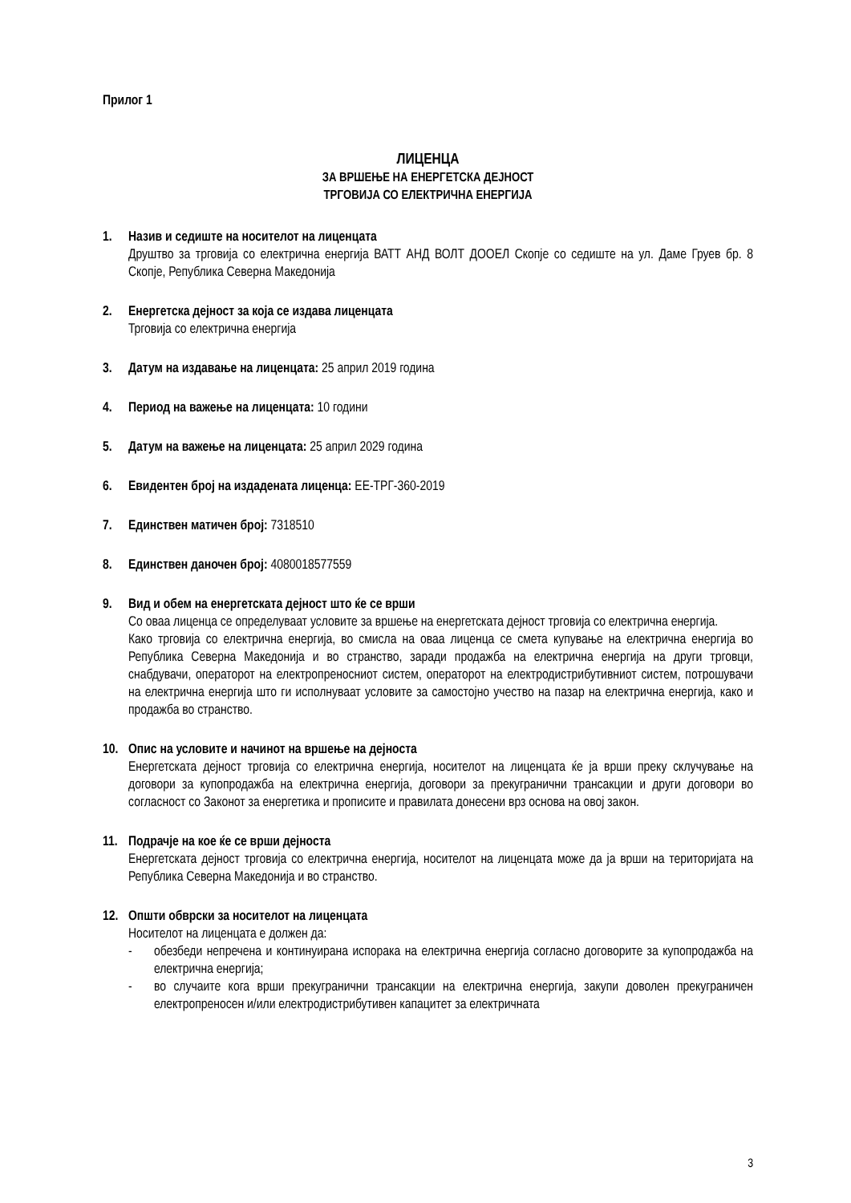Прилог 1
ЛИЦЕНЦА
ЗА ВРШЕЊЕ НА ЕНЕРГЕТСКА ДЕЈНОСТ
ТРГОВИЈА СО ЕЛЕКТРИЧНА ЕНЕРГИЈА
1. Назив и седиште на носителот на лиценцата
Друштво за трговија со електрична енергија ВАТТ АНД ВОЛТ ДООЕЛ Скопје со седиште на ул. Даме Груев бр. 8 Скопје, Република Северна Македонија
2. Енергетска дејност за која се издава лиценцата
Трговија со електрична енергија
3. Датум на издавање на лиценцата: 25 април 2019 година
4. Период на важење на лиценцата: 10 години
5. Датум на важење на лиценцата: 25 април 2029 година
6. Евидентен број на издадената лиценца: ЕЕ-ТРГ-360-2019
7. Единствен матичен број: 7318510
8. Единствен даночен број: 4080018577559
9. Вид и обем на енергетската дејност што ќе се врши
Со оваа лиценца се определуваат условите за вршење на енергетската дејност трговија со електрична енергија.
Како трговија со електрична енергија, во смисла на оваа лиценца се смета купување на електрична енергија во Република Северна Македонија и во странство, заради продажба на електрична енергија на други трговци, снабдувачи, операторот на електропреносниот систем, операторот на електродистрибутивниот систем, потрошувачи на електрична енергија што ги исполнуваат условите за самостојно учество на пазар на електрична енергија, како и продажба во странство.
10. Опис на условите и начинот на вршење на дејноста
Енергетската дејност трговија со електрична енергија, носителот на лиценцата ќе ја врши преку склучување на договори за купопродажба на електрична енергија, договори за прекугранични трансакции и други договори во согласност со Законот за енергетика и прописите и правилата донесени врз основа на овој закон.
11. Подрачје на кое ќе се врши дејноста
Енергетската дејност трговија со електрична енергија, носителот на лиценцата може да ја врши на територијата на Република Северна Македонија и во странство.
12. Општи обврски за носителот на лиценцата
Носителот на лиценцата е должен да:
- обезбеди непречена и континуирана испорака на електрична енергија согласно договорите за купопродажба на електрична енергија;
- во случаите кога врши прекугранични трансакции на електрична енергија, закупи доволен прекуграничен електропреносен и/или електродистрибутивен капацитет за електричната
3